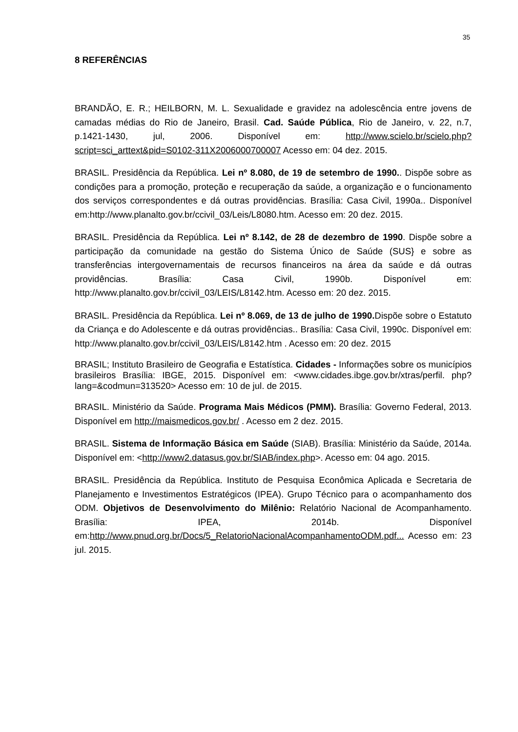35
8 REFERÊNCIAS
BRANDÃO, E. R.; HEILBORN, M. L. Sexualidade e gravidez na adolescência entre jovens de camadas médias do Rio de Janeiro, Brasil. Cad. Saúde Pública, Rio de Janeiro, v. 22, n.7, p.1421-1430, jul, 2006. Disponível em: http://www.scielo.br/scielo.php?script=sci_arttext&pid=S0102-311X2006000700007 Acesso em: 04 dez. 2015.
BRASIL. Presidência da República. Lei nº 8.080, de 19 de setembro de 1990.. Dispõe sobre as condições para a promoção, proteção e recuperação da saúde, a organização e o funcionamento dos serviços correspondentes e dá outras providências. Brasília: Casa Civil, 1990a.. Disponível em:http://www.planalto.gov.br/ccivil_03/Leis/L8080.htm. Acesso em: 20 dez. 2015.
BRASIL. Presidência da República. Lei nº 8.142, de 28 de dezembro de 1990. Dispõe sobre a participação da comunidade na gestão do Sistema Único de Saúde (SUS} e sobre as transferências intergovernamentais de recursos financeiros na área da saúde e dá outras providências. Brasília: Casa Civil, 1990b. Disponível em: http://www.planalto.gov.br/ccivil_03/LEIS/L8142.htm. Acesso em: 20 dez. 2015.
BRASIL. Presidência da República. Lei nº 8.069, de 13 de julho de 1990. Dispõe sobre o Estatuto da Criança e do Adolescente e dá outras providências.. Brasília: Casa Civil, 1990c. Disponível em: http://www.planalto.gov.br/ccivil_03/LEIS/L8142.htm . Acesso em: 20 dez. 2015
BRASIL; Instituto Brasileiro de Geografia e Estatística. Cidades - Informações sobre os municípios brasileiros Brasília: IBGE, 2015. Disponível em: <www.cidades.ibge.gov.br/xtras/perfil. php?lang=&codmun=313520> Acesso em: 10 de jul. de 2015.
BRASIL. Ministério da Saúde. Programa Mais Médicos (PMM). Brasília: Governo Federal, 2013. Disponível em http://maismedicos.gov.br/ . Acesso em 2 dez. 2015.
BRASIL. Sistema de Informação Básica em Saúde (SIAB). Brasília: Ministério da Saúde, 2014a. Disponível em: <http://www2.datasus.gov.br/SIAB/index.php>. Acesso em: 04 ago. 2015.
BRASIL. Presidência da República. Instituto de Pesquisa Econômica Aplicada e Secretaria de Planejamento e Investimentos Estratégicos (IPEA). Grupo Técnico para o acompanhamento dos ODM. Objetivos de Desenvolvimento do Milênio: Relatório Nacional de Acompanhamento. Brasília: IPEA, 2014b. Disponível em:http://www.pnud.org.br/Docs/5_RelatorioNacionalAcompanhamentoODM.pdf... Acesso em: 23 jul. 2015.